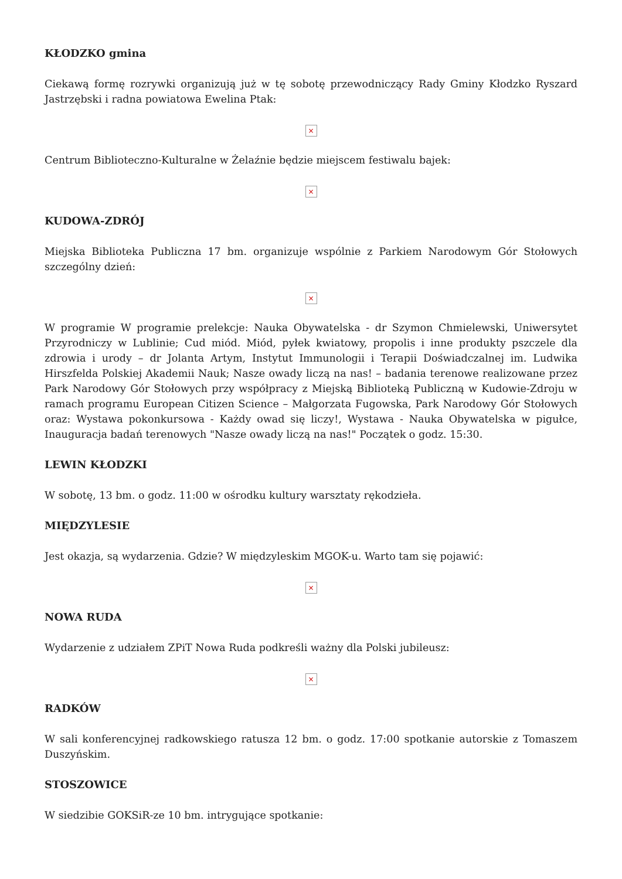KŁODZKO gmina
Ciekawą formę rozrywki organizują już w tę sobotę przewodniczący Rady Gminy Kłodzko Ryszard Jastrzębski i radna powiatowa Ewelina Ptak:
×
Centrum Biblioteczno-Kulturalne w Żelaźnie będzie miejscem festiwalu bajek:
×
KUDOWA-ZDRÓJ
Miejska Biblioteka Publiczna 17 bm. organizuje wspólnie z Parkiem Narodowym Gór Stołowych szczególny dzień:
×
W programie W programie prelekcje: Nauka Obywatelska - dr Szymon Chmielewski, Uniwersytet Przyrodniczy w Lublinie; Cud miód. Miód, pyłek kwiatowy, propolis i inne produkty pszczele dla zdrowia i urody – dr Jolanta Artym, Instytut Immunologii i Terapii Doświadczalnej im. Ludwika Hirszfelda Polskiej Akademii Nauk; Nasze owady liczą na nas! – badania terenowe realizowane przez Park Narodowy Gór Stołowych przy współpracy z Miejską Biblioteką Publiczną w Kudowie-Zdroju w ramach programu European Citizen Science – Małgorzata Fugowska, Park Narodowy Gór Stołowych oraz: Wystawa pokonkursowa - Każdy owad się liczy!, Wystawa - Nauka Obywatelska w pigułce, Inauguracja badań terenowych "Nasze owady liczą na nas!" Początek o godz. 15:30.
LEWIN KŁODZKI
W sobotę, 13 bm. o godz. 11:00 w ośrodku kultury warsztaty rękodzieła.
MIĘDZYLESIE
Jest okazja, są wydarzenia. Gdzie? W międzyleskim MGOK-u. Warto tam się pojawić:
×
NOWA RUDA
Wydarzenie z udziałem ZPiT Nowa Ruda podkreśli ważny dla Polski jubileusz:
×
RADKÓW
W sali konferencyjnej radkowskiego ratusza 12 bm. o godz. 17:00 spotkanie autorskie z Tomaszem Duszyńskim.
STOSZOWICE
W siedzibie GOKSiR-ze 10 bm. intrygujące spotkanie: